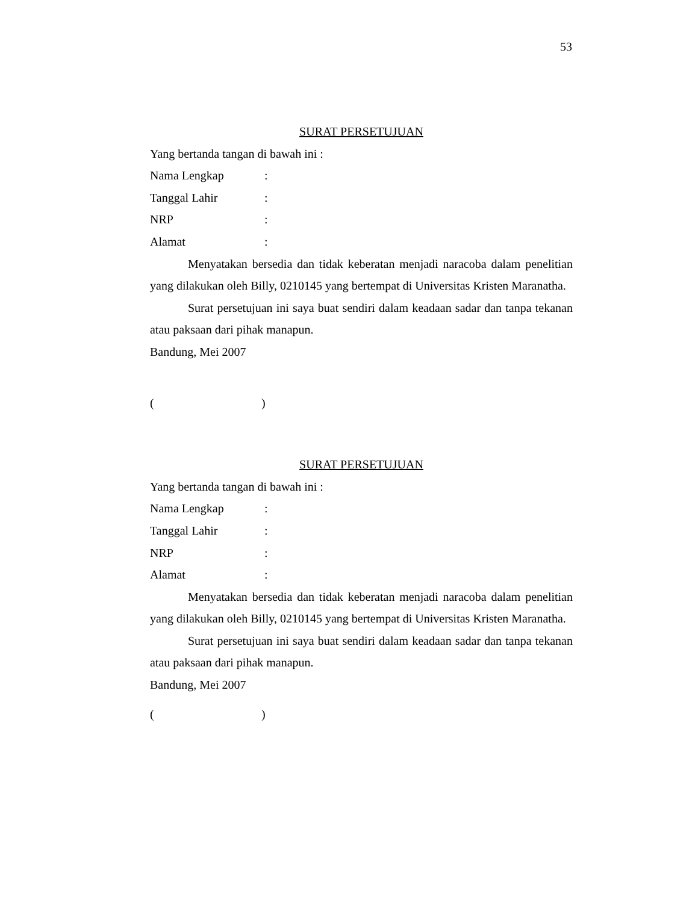53
SURAT PERSETUJUAN
Yang bertanda tangan di bawah ini :
Nama Lengkap:
Tanggal Lahir:
NRP:
Alamat:
Menyatakan bersedia dan tidak keberatan menjadi naracoba dalam penelitian yang dilakukan oleh Billy, 0210145 yang bertempat di Universitas Kristen Maranatha.
Surat persetujuan ini saya buat sendiri dalam keadaan sadar dan tanpa tekanan atau paksaan dari pihak manapun.
Bandung, Mei 2007
()
SURAT PERSETUJUAN
Yang bertanda tangan di bawah ini :
Nama Lengkap:
Tanggal Lahir:
NRP:
Alamat:
Menyatakan bersedia dan tidak keberatan menjadi naracoba dalam penelitian yang dilakukan oleh Billy, 0210145 yang bertempat di Universitas Kristen Maranatha.
Surat persetujuan ini saya buat sendiri dalam keadaan sadar dan tanpa tekanan atau paksaan dari pihak manapun.
Bandung, Mei 2007
()